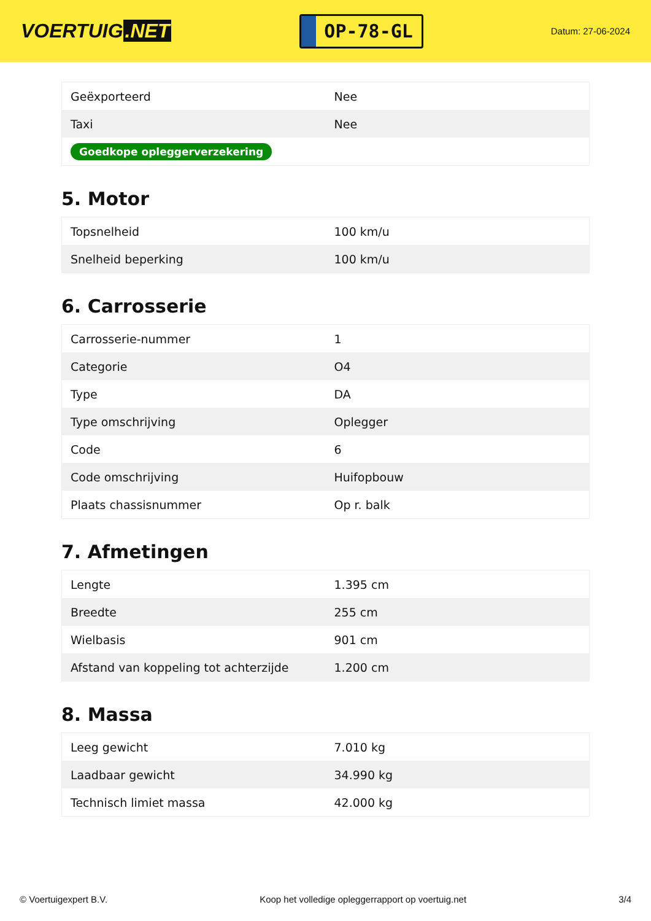VOERTUIG.NET
OP-78-GL
Datum: 27-06-2024
| Geëxporteerd | Nee |
| Taxi | Nee |
| Goedkope opleggerverzekering | |
5. Motor
| Topsnelheid | 100 km/u |
| Snelheid beperking | 100 km/u |
6. Carrosserie
| Carrosserie-nummer | 1 |
| Categorie | O4 |
| Type | DA |
| Type omschrijving | Oplegger |
| Code | 6 |
| Code omschrijving | Huifopbouw |
| Plaats chassisnummer | Op r. balk |
7. Afmetingen
| Lengte | 1.395 cm |
| Breedte | 255 cm |
| Wielbasis | 901 cm |
| Afstand van koppeling tot achterzijde | 1.200 cm |
8. Massa
| Leeg gewicht | 7.010 kg |
| Laadbaar gewicht | 34.990 kg |
| Technisch limiet massa | 42.000 kg |
© Voertuigexpert B.V. Koop het volledige opleggerrapport op voertuig.net 3/4